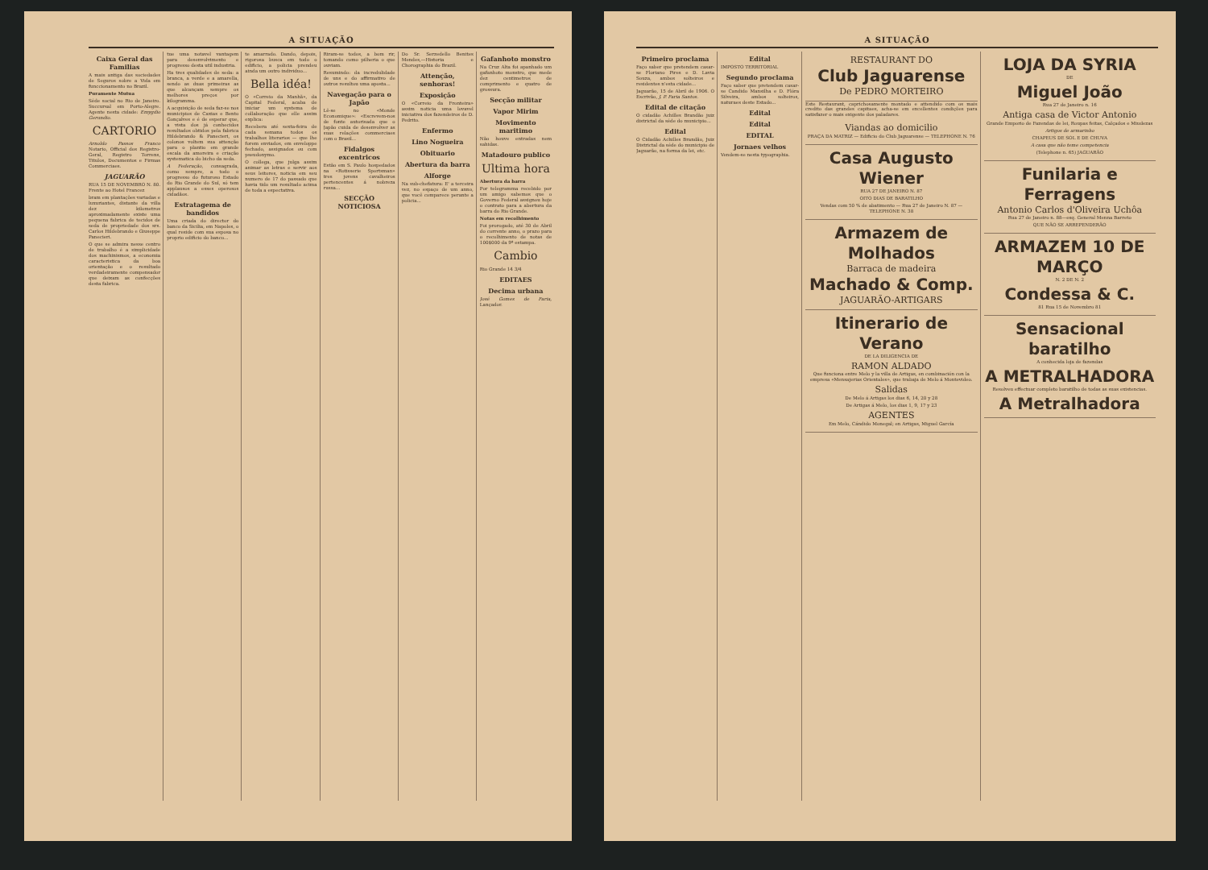A SITUAÇÃO
Caixa Geral das Familias
A mais antiga das sociedades de Seguros sobre a Vida em funccionamento no Brazil.
Puramente Mutua
Séde social no Rio de Janeiro. Succursal em Porto-Alegre. Agente nesta cidade: Emygdio Gerundio.
CARTORIO
Arnoldo Passos Franco Notario, Official dos Registro-Geral, Registro Torrens, Titulos, Documentos e Firmas Commerciaes.
JAGUARÃO
RUA 15 DE NOVEMBRO N. 80. Frente ao Hotel Francez
bram em plantações variadas e luxuriantes, distante da villa dez kilometros aproximadamente existe uma pequena fabrica de tecidos de seda de propriedade dos srs. Carlos Hildebrando e Giuseppe Panecieri.
O que se admira nesse centro de trabalho é a simplicidade dos machinismos, a economia caracteristica da boa orientação e o resultado verdadeiramente compensador que deixam as confecções desta fabrica.
tue uma notavel vantagem para desenvolvimento e progresso desta util industria.
Ha tres qualidades de seda: a branca, a verde e a amarella, sendo as duas primeiras as que alcançam sempre os melhores preços por kilogramma.
A acquisição de seda faz-se nos municipios de Caxias e Bento Gonçalves e é de esperar que, a vista dos já conhecidos resultados obtidos pela fabrica Hildebrando & Panecieri, os colonos voltem sua attenção para o plantio em grande escala da amoreira e criação systematica do bicho da seda.
A Federação, consagrada, como sempre, a todo o progresso do futuroso Estado do Rio Grande do Sul, só tem applausos a esses operosos cidadãos.
Estratagema de bandidos
Uma criada do director do banco da Sicilia, em Napoles, o qual reside com sua esposa no proprio edificio do banco...
te amarrado. Dando, depois, rigorosa busca em todo o edificio, a policia prendeu ainda um outro individuo...
Bella idéa!
O «Correio da Manhã», da Capital Federal, acaba de iniciar um systema de collaboração que elle assim explica:
Recebera até sexta-feira de cada semana todos os trabalhos literarios — que lhe forem enviados, em enveloppe fechado, assignados ou com pseudonymo.
O collega, que julga assim animar as letras e servir aos seus leitores, noticia em seu numero de 17 do passado que havia tido um resultado acima de toda a espectativa.
Riram-se todos, a bom rir, tomando como pilheria o que ouviam.
Resumindo: da incredulidade de uns e do affirmativo de outros resultou uma aposta...
Navegação para o Japão
Lê-se no «Monde Economique»: «Escrevem-nos de fonte autorisada que o Japão cuida de desenvolver as suas relações commerciaes com o Brasil...
Fidalgos excentricos
Estão em S. Paulo hospedados na «Rotisserie Sportsman» tres jovens cavalheiros pertencentes á nobreza russa...
SECÇÃO NOTICIOSA
Do Sr. Serzedello Benites Mendes,—Historia e Chorographia do Brazil.
Attenção, senhoras!
Exposição
O «Correio da Fronteira» assim noticia uma lovavel iniciativa dos fazendeiros de D. Pedrito.
Enfermo
Lino Nogueira
Obituario
Abertura da barra
Alforge
Na sub-chefatura: E' a terceira vez, no espaço de um anno, que você comparece perante a policia...
Gafanhoto monstro
Na Cruz Alta foi apanhado um gafanhoto monstro, que mede dez centimetros de comprimento e quatro de grossura.
Secção militar
Vapor Mirim
Movimento maritimo
Não houve entradas nem sahidas.
Matadouro publico
Ultima hora
Abertura da barra
Por telegramma recebido por um amigo sabemos que o Governo Federal assignou hoje o contrato para a abertura da barra do Rio Grande.
Notas em recolhimento
Foi prorogado, até 30 de Abril do corrente anno, o prazo para o recolhimento de notas de 100$000 da 9ª estampa.
Cambio
Rio Grande 14 3/4
EDITAES
Decima urbana
José Gomes de Faria, Lançador.
A SITUAÇÃO
Primeiro proclama
Faço saber que pretendem casar-se Floriano Pires e D. Lavia Souza, ambos solteiros e residentes n'esta cidade...
Jaguarão, 15 de Abril de 1906. O Escrivão, J. P. Faria Santos.
Edital de citação
O cidadão Achilles Brandão juiz districtal da séde do municipio...
Edital
O Cidadão Achilles Brandão, Juiz Districtal da séde do municipio de Jaguarão, na forma da lei, etc.
Edital
IMPOSTO TERRITORIAL
Segundo proclama
Faço saber que pretendem casar-se Candido Mansilha e D. Flóra Silveira, ambos solteiros, naturaes deste Estado...
Edital
Edital
EDITAL
Jornaes velhos
Vendem-se nesta typographia.
RESTAURANT DO
Club Jaguarense
De PEDRO MORTEIRO
Este Restaurant, caprichosamente montado e attendido com os mais credito das grandes capitaes, acha-se em excellentes condições para satisfazer o mais exigente dos paladares.
Viandas ao domicilio
PRAÇA DA MATRIZ — Edificio do Club Jaguarense — TELEPHONE N. 76
Casa Augusto Wiener
RUA 27 DE JANEIRO N. 87
OITO DIAS DE BARATILHO
Vendas com 50 % de abatimento — Rua 27 de Janeiro N. 87 — TELEPHONE N. 38
Armazem de Molhados
Barraca de madeira
Machado & Comp.
JAGUARÃO-ARTIGARS
Itinerario de Verano
DE LA DILIGENCIA DE
RAMON ALDADO
Que funciona entre Melo y la villa de Artigas, en combinación con la empresa «Mensajerias Orientales», que trabaja de Melo á Montevideo.
Salidas
De Melo á Artigas los dias 6, 14, 20 y 28
De Artigas á Melo, los dias 1, 9, 17 y 23
AGENTES
Em Melo, Cándido Monegal; en Artigas, Miguel García
LOJA DA SYRIA
DE
Miguel João
Rua 27 de Janeiro n. 16
Antiga casa de Victor Antonio
Grande Emporio de Fazendas de lei, Roupas feitas, Calçados e Miudezas
Artigos de armarinho
CHAPEUS DE SOL E DE CHUVA
A casa que não teme competencia
(Telephone n. 65) JAGUARÃO
Funilaria e Ferragens
Antonio Carlos d'Oliveira Uchôa
Rua 27 de Janeiro n. 88—esq. General Menna Barreto
QUE NÃO SE ARREPENDERÃO
ARMAZEM 10 DE MARÇO
N. 2 DE N. 2
Condessa & C.
81 Rua 15 de Novembro 81
Sensacional baratilho
A conhecida loja de fazendas
A METRALHADORA
Resolveu effectuar completo baratilho de todas as suas existencias.
A Metralhadora